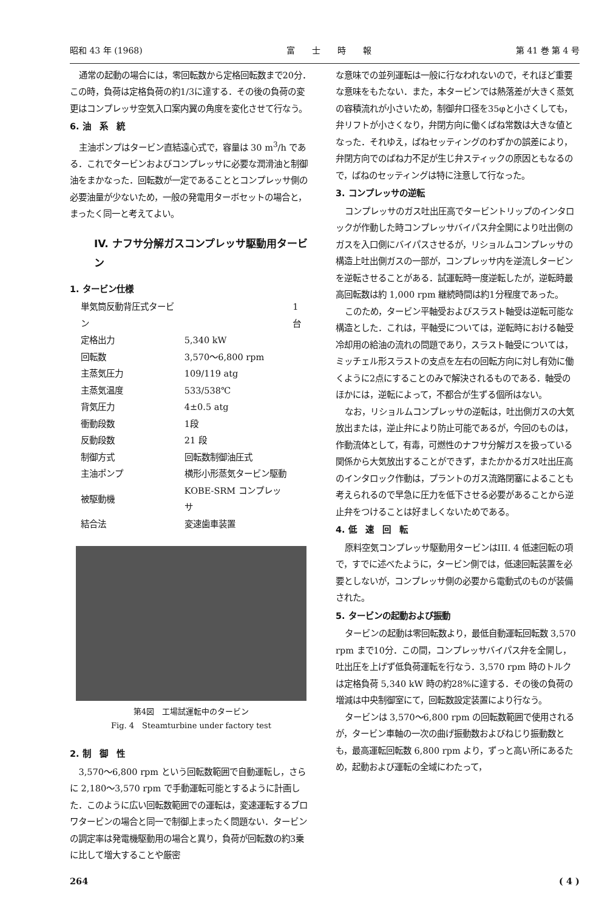昭和 43 年 (1968) 富　　士　　時　　報 第 41 巻 第 4 号
通常の起動の場合には，零回転数から定格回転数まで20分．この時，負荷は定格負荷の約1/3に達する．その後の負荷の変更はコンプレッサ空気入口案内翼の角度を変化させて行なう。
6. 油　系　統
主油ポンプはタービン直結遠心式で，容量は 30 m<sup>3</sup>/h である．これでタービンおよびコンプレッサに必要な潤滑油と制御油をまかなった．回転数が一定であることとコンプレッサ側の必要油量が少ないため，一般の発電用ターボセットの場合と，まったく同一と考えてよい。
IV. ナフサ分解ガスコンプレッサ駆動用タービン
1. タービン仕様
| 単気筒反動背圧式タービン | | 1台 |
| 定格出力 | 5,340 kW | |
| 回転数 | 3,570～6,800 rpm | |
| 主蒸気圧力 | 109/119 atg | |
| 主蒸気温度 | 533/538℃ | |
| 背気圧力 | 4±0.5 atg | |
| 衝動段数 | 1段 | |
| 反動段数 | 21 段 | |
| 制御方式 | 回転数制御油圧式 | |
| 主油ポンプ | 横形小形蒸気タービン駆動 | |
| 被駆動機 | KOBE-SRM コンプレッサ | |
| 結合法 | 変速歯車装置 | |
第4図　工場試運転中のタービン
Fig. 4　Steamturbine under factory test
2. 制　御　性
3,570～6,800 rpm という回転数範囲で自動運転し，さらに 2,180～3,570 rpm で手動運転可能とするように計画した．このように広い回転数範囲での運転は，変速運転するブロワタービンの場合と同一で制御上まったく問題ない．タービンの調定率は発電機駆動用の場合と異り，負荷が回転数の約3乗に比して増大することや厳密
な意味での並列運転は一般に行なわれないので，それほど重要な意味をもたない．また，本タービンでは熱落差が大きく蒸気の容積流れが小さいため，制御弁口径を35φと小さくしても，弁リフトが小さくなり，弁閉方向に働くばね常数は大きな値となった．それゆえ，ばねセッティングのわずかの誤差により，弁閉方向でのばね力不足が生じ弁スティックの原因ともなるので，ばねのセッティングは特に注意して行なった。
3. コンプレッサの逆転
コンプレッサのガス吐出圧高でタービントリップのインタロックが作動した時コンプレッサバイパス弁全開により吐出側のガスを入口側にバイパスさせるが，リショルムコンプレッサの構造上吐出側ガスの一部が，コンプレッサ内を逆流しタービンを逆転させることがある．試運転時一度逆転したが，逆転時最高回転数は約 1,000 rpm 継続時間は約1分程度であった。
このため，タービン平軸受およびスラスト軸受は逆転可能な構造とした．これは，平軸受については，逆転時における軸受冷却用の給油の流れの問題であり，スラスト軸受については，ミッチェル形スラストの支点を左右の回転方向に対し有効に働くように2点にすることのみで解決されるものである．軸受のほかには，逆転によって，不都合が生ずる個所はない。
なお，リショルムコンプレッサの逆転は，吐出側ガスの大気放出または，逆止弁により防止可能であるが，今回のものは，作動流体として，有毒，可燃性のナフサ分解ガスを扱っている関係から大気放出することができず，またかかるガス吐出圧高のインタロック作動は，プラントのガス流路閉塞によることも考えられるので早急に圧力を低下させる必要があることから逆止弁をつけることは好ましくないためである。
4. 低　速　回　転
原料空気コンプレッサ駆動用タービンはIII. 4 低速回転の項で，すでに述べたように，タービン側では，低速回転装置を必要としないが，コンプレッサ側の必要から電動式のものが装備された。
5. タービンの起動および振動
タービンの起動は零回転数より，最低自動運転回転数 3,570 rpm まで10分．この間，コンプレッサバイパス弁を全開し，吐出圧を上げず低負荷運転を行なう．3,570 rpm 時のトルクは定格負荷 5,340 kW 時の約28%に達する．その後の負荷の増減は中央制御室にて，回転数設定装置により行なう。
タービンは 3,570～6,800 rpm の回転数範囲で使用されるが，タービン車軸の一次の曲げ振動数およびねじり振動数とも，最高運転回転数 6,800 rpm より，ずっと高い所にあるため，起動および運転の全域にわたって，
264 ( 4 )